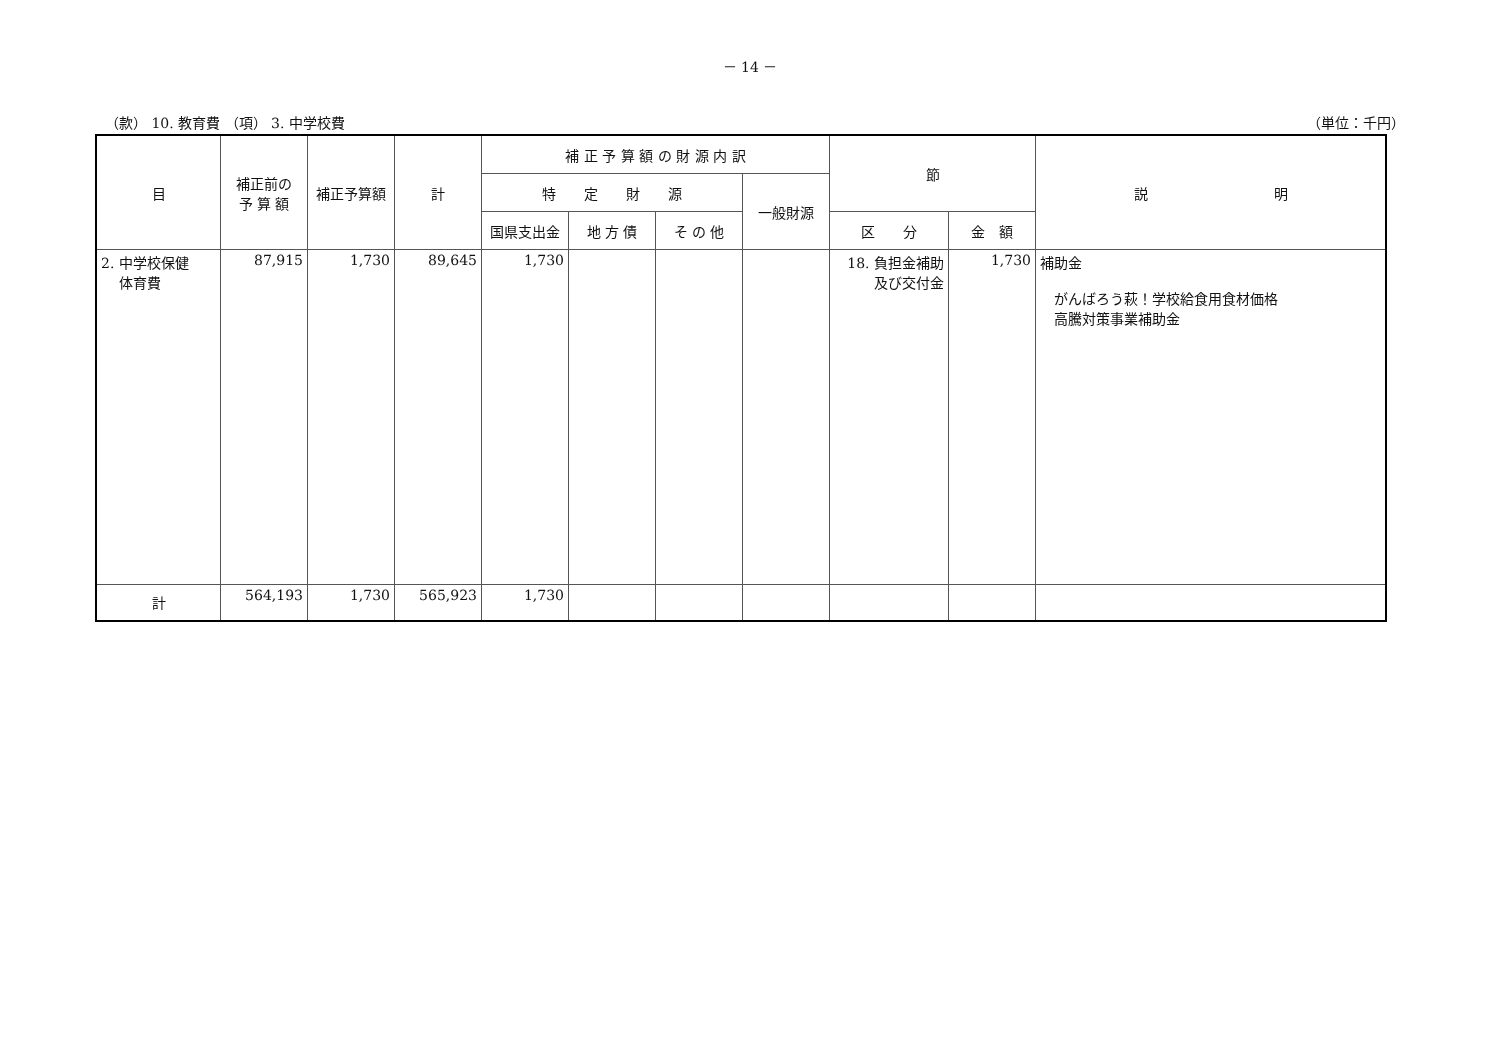－ 14 －
（款） 10. 教育費 （項） 3. 中学校費 （単位：千円）
| 目 | 補正前の 予 算 額 | 補正予算額 | 計 | 補 正 予 算 額 の 財 源 内 訳 | | | | 節 | | 説 明 |
| --- | --- | --- | --- | --- | --- | --- | --- | --- | --- | --- |
| | | | | 特 定 財 源 | | | 一般財源 | | | |
| | | | | 国県支出金 | 地 方 債 | そ の 他 | | 区 分 | 金 額 | |
| 2. 中学校保健 体育費 | 87,915 | 1,730 | 89,645 | 1,730 | | | | 18. 負担金補助 及び交付金 | 1,730 | 補助金 がんばろう萩！学校給食用食材価格 高騰対策事業補助金 |
| 計 | 564,193 | 1,730 | 565,923 | 1,730 | | | | | | |